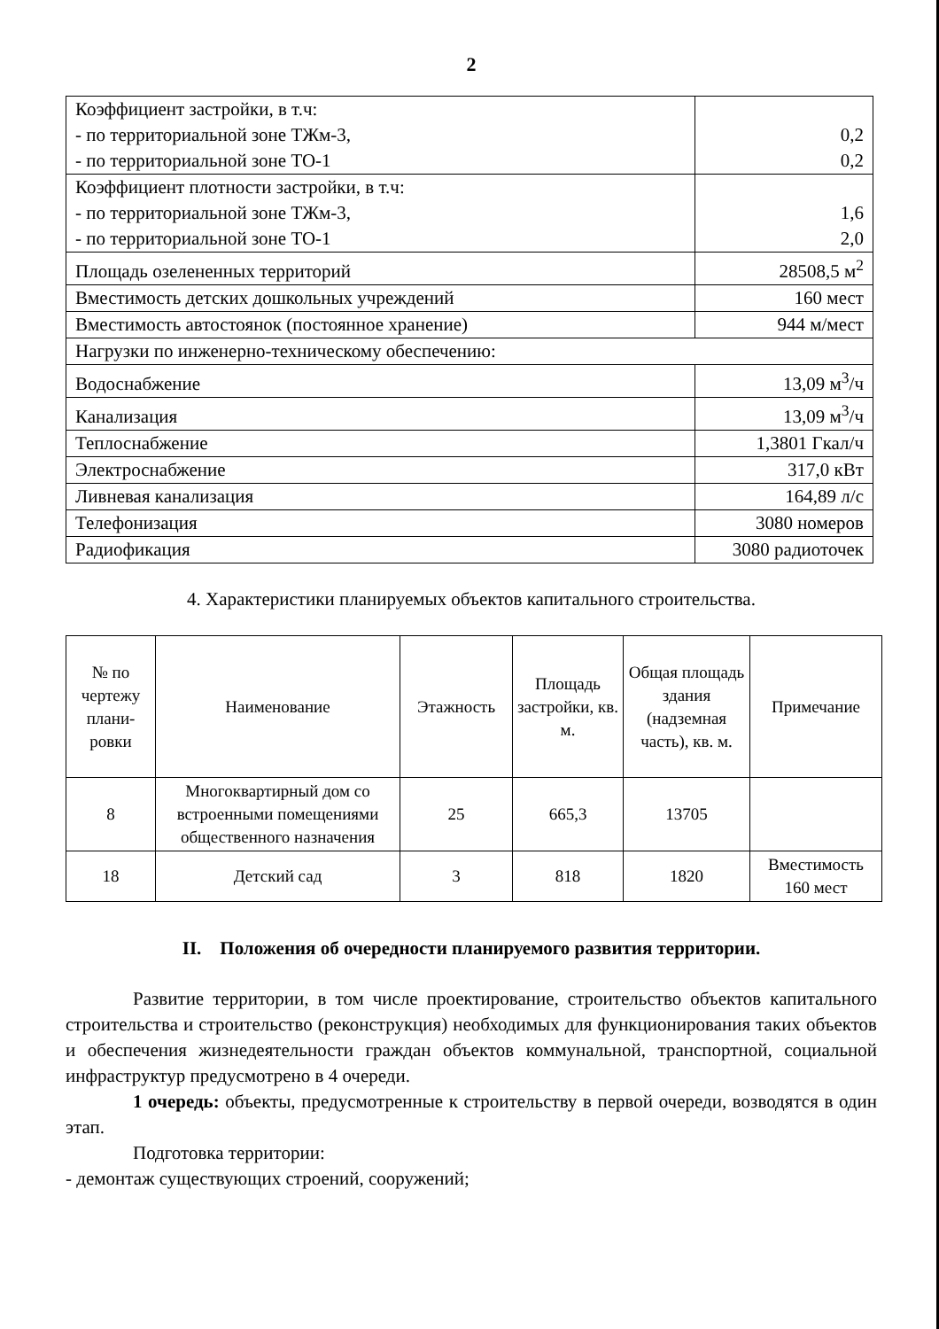2
| Коэффициент застройки, в т.ч: - по территориальной зоне ТЖм-3, - по территориальной зоне ТО-1 | 0,2 0,2 |
| Коэффициент плотности застройки, в т.ч: - по территориальной зоне ТЖм-3, - по территориальной зоне ТО-1 | 1,6 2,0 |
| Площадь озелененных территорий | 28508,5 м<sup>2</sup> |
| Вместимость детских дошкольных учреждений | 160 мест |
| Вместимость автостоянок (постоянное хранение) | 944 м/мест |
| Нагрузки по инженерно-техническому обеспечению: | |
| Водоснабжение | 13,09 м<sup>3</sup>/ч |
| Канализация | 13,09 м<sup>3</sup>/ч |
| Теплоснабжение | 1,3801 Гкал/ч |
| Электроснабжение | 317,0 кВт |
| Ливневая канализация | 164,89 л/с |
| Телефонизация | 3080 номеров |
| Радиофикация | 3080 радиоточек |
4. Характеристики планируемых объектов капитального строительства.
| № по чертежу плани-ровки | Наименование | Этажность | Площадь застройки, кв. м. | Общая площадь здания (надземная часть), кв. м. | Примечание |
| --- | --- | --- | --- | --- | --- |
| 8 | Многоквартирный дом со встроенными помещениями общественного назначения | 25 | 665,3 | 13705 | |
| 18 | Детский сад | 3 | 818 | 1820 | Вместимость 160 мест |
II. Положения об очередности планируемого развития территории.
Развитие территории, в том числе проектирование, строительство объектов капитального строительства и строительство (реконструкция) необходимых для функционирования таких объектов и обеспечения жизнедеятельности граждан объектов коммунальной, транспортной, социальной инфраструктур предусмотрено в 4 очереди.
1 очередь: объекты, предусмотренные к строительству в первой очереди, возводятся в один этап.
Подготовка территории:
- демонтаж существующих строений, сооружений;